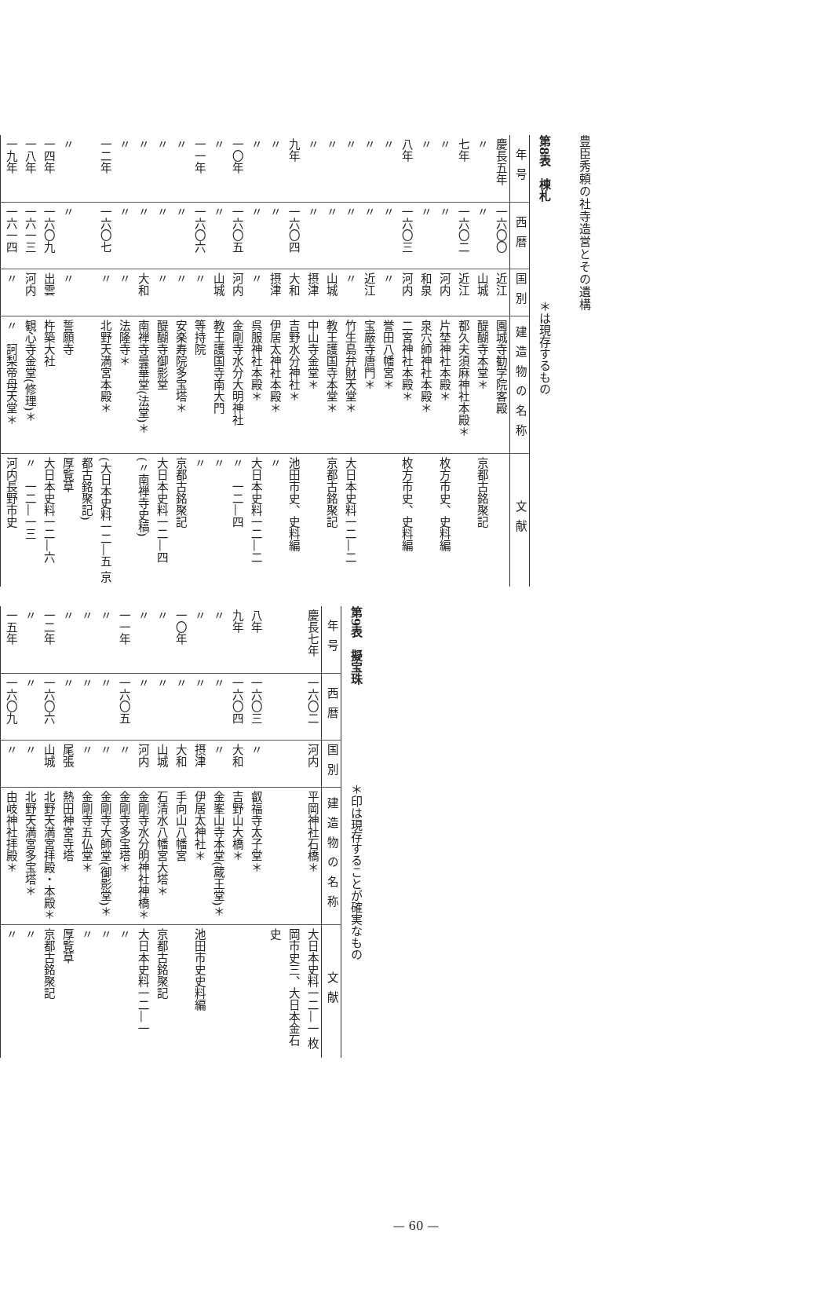豊臣秀頼の社寺造営とその遺構
第8表　棟札 　　　　　　　　＊は現存するもの
| 年号 | 西暦 | 国別 | 建造物の名称 | 文献 |
| --- | --- | --- | --- | --- |
| 慶長五年 | 一六〇〇 | 近江 | 園城寺勧学院客殿 | |
| 〃 | 〃 | 山城 | 醍醐寺本堂＊ | 京都古銘聚記 |
| 七年 | 一六〇二 | 近江 | 都久夫須麻神社本殿＊ | |
| 〃 | 〃 | 河内 | 片埜神社本殿＊ | 枚方市史、史料編 |
| 〃 | 〃 | 和泉 | 泉穴師神社本殿＊ | |
| 八年 | 一六〇三 | 河内 | 二宮神社本殿＊ | 枚方市史、史料編 |
| 〃 | 〃 | 〃 | 誉田八幡宮＊ | |
| 〃 | 〃 | 近江 | 宝厳寺唐門＊ | |
| 〃 | 〃 | 〃 | 竹生島弁財天堂＊ | 大日本史料一二―二 |
| 〃 | 〃 | 山城 | 教王護国寺本堂＊ | 京都古銘聚記 |
| 〃 | 〃 | 摂津 | 中山寺金堂＊ | |
| 九年 | 一六〇四 | 大和 | 吉野水分神社＊ | 池田市史、史料編 |
| 〃 | 〃 | 摂津 | 伊居太神社本殿＊ | 〃 |
| 〃 | 〃 | 〃 | 呉服神社本殿＊ | 大日本史料一二―二 |
| 一〇年 | 一六〇五 | 河内 | 金剛寺水分大明神社 | 〃 一二―四 |
| 〃 | 〃 | 山城 | 教王護国寺南大門 | 〃 |
| 一一年 | 一六〇六 | 〃 | 等持院 | 〃 |
| 〃 | 〃 | 〃 | 安楽寿院多宝塔＊ | 京都古銘聚記 |
| 〃 | 〃 | 〃 | 醍醐寺御影堂 | 大日本史料一二―四 |
| 〃 | 〃 | 大和 | 南禅寺曇華堂(法堂)＊ | (〃南禅寺史稿) |
| 〃 | 〃 | 〃 | 法隆寺＊ | |
| 一二年 | 一六〇七 | 〃 | 北野天満宮本殿＊ | (大日本史料一二―五 京都古銘聚記) |
| 〃 | 〃 | 〃 | 誓願寺 | 厚覧草 |
| 一四年 | 一六〇九 | 出雲 | 杵築大社 | 大日本史料一二―六 |
| 一八年 | 一六一三 | 河内 | 観心寺金堂(修理)＊ | 〃 一二―一三 |
| 一九年 | 一六一四 | 〃 | 〃 訶梨帝母天堂＊ | 河内長野市史 |
第9表　擬宝珠 　　　　　　　　＊印は現存することが確実なもの
| 年号 | 西暦 | 国別 | 建造物の名称 | 文献 |
| --- | --- | --- | --- | --- |
| 慶長七年 | 一六〇二 | 河内 | 平岡神社石橋＊ | 大日本史料一二―一 枚岡市史三、大日本金石史 |
| 八年 | 一六〇三 | 〃 | 叡福寺太子堂＊ | |
| 九年 | 一六〇四 | 大和 | 吉野山大橋＊ | |
| 〃 | 〃 | 〃 | 金峯山寺本堂(蔵王堂)＊ | |
| 〃 | 〃 | 摂津 | 伊居太神社＊ | 池田市史史料編 |
| 一〇年 | 〃 | 大和 | 手向山八幡宮 | |
| 〃 | 〃 | 山城 | 石清水八幡宮大塔＊ | 京都古銘聚記 |
| 〃 | 〃 | 河内 | 金剛寺水分明神社神橋＊ | 大日本史料一二―一 |
| 一一年 | 一六〇五 | 〃 | 金剛寺多宝塔＊ | 〃 |
| 〃 | 〃 | 〃 | 金剛寺大師堂(御影堂)＊ | 〃 |
| 〃 | 〃 | 〃 | 金剛寺五仏堂＊ | 〃 |
| 〃 | 〃 | 尾張 | 熱田神宮寺塔 | 厚覧草 |
| 一二年 | 一六〇六 | 山城 | 北野天満宮拝殿・本殿＊ | 京都古銘聚記 |
| 〃 | 〃 | 〃 | 北野天満宮多宝塔＊ | 〃 |
| 一五年 | 一六〇九 | 〃 | 由岐神社拝殿＊ | 〃 |
— 60 —